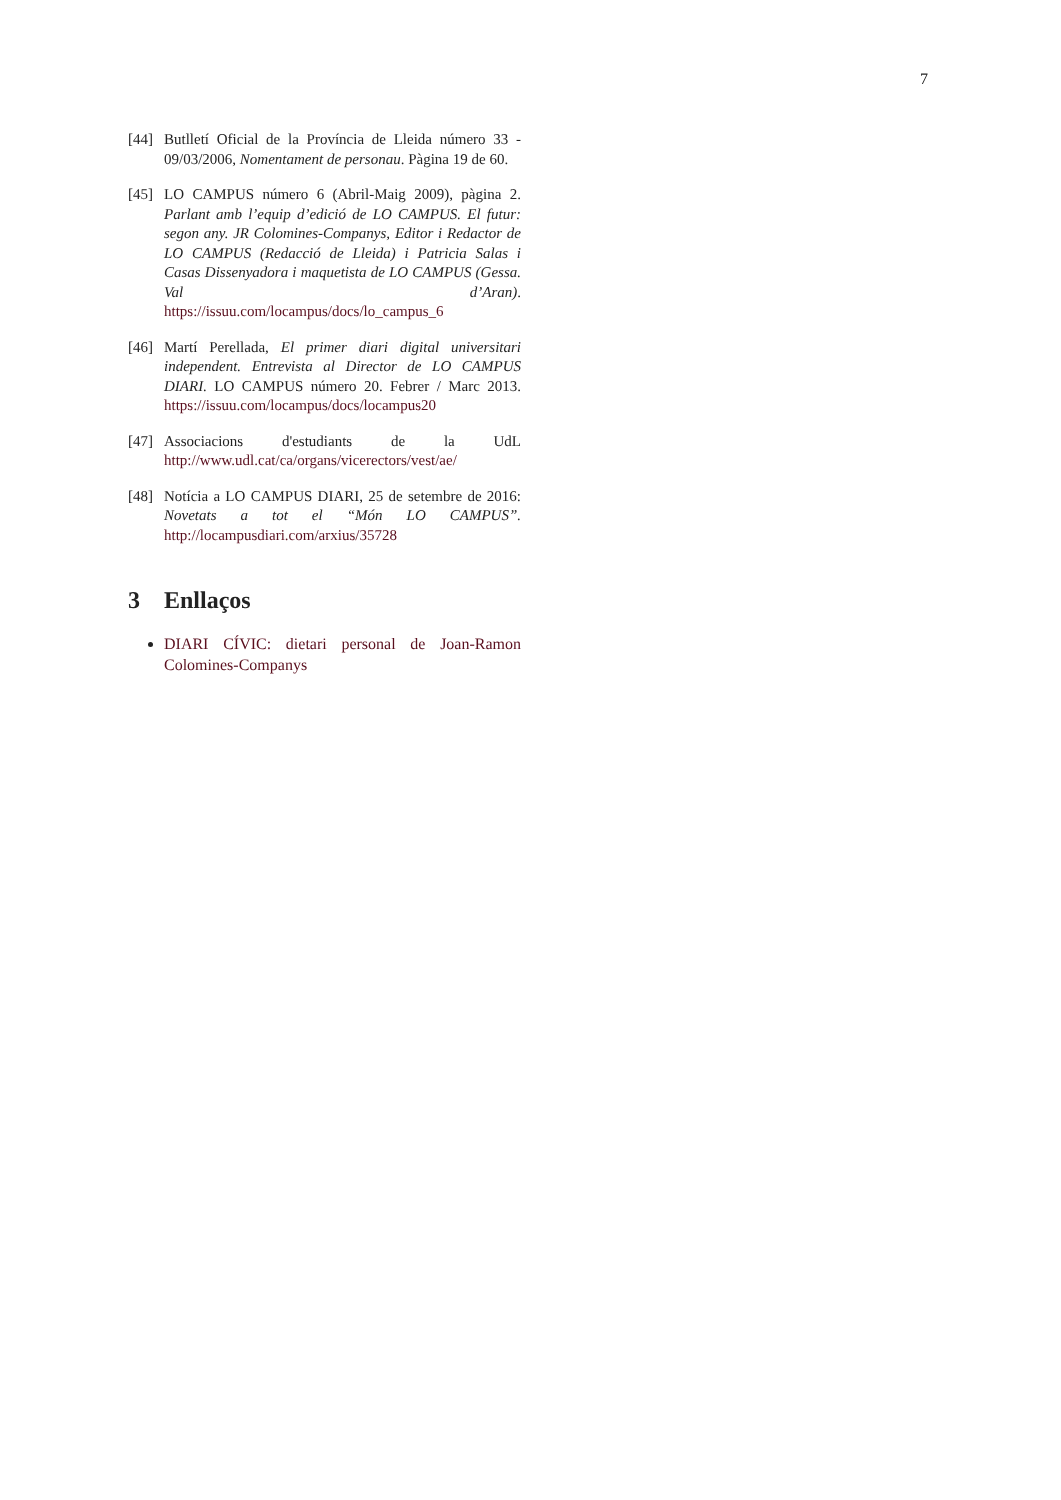7
[44] Butlletí Oficial de la Província de Lleida número 33 - 09/03/2006, Nomentament de personau. Pàgina 19 de 60.
[45] LO CAMPUS número 6 (Abril-Maig 2009), pàgina 2. Parlant amb l’equip d’edició de LO CAMPUS. El futur: segon any. JR Colomines-Companys, Editor i Redactor de LO CAMPUS (Redacció de Lleida) i Patricia Salas i Casas Dissenyadora i maquetista de LO CAMPUS (Gessa. Val d’Aran). https://issuu.com/locampus/docs/lo_campus_6
[46] Martí Perellada, El primer diari digital universitari independent. Entrevista al Director de LO CAMPUS DIARI. LO CAMPUS número 20. Febrer / Marc 2013. https://issuu.com/locampus/docs/locampus20
[47] Associacions d'estudiants de la UdL http://www.udl.cat/ca/organs/vicerectors/vest/ae/
[48] Notícia a LO CAMPUS DIARI, 25 de setembre de 2016: Novetats a tot el “Món LO CAMPUS”. http://locampusdiari.com/arxius/35728
3 Enllaços
DIARI CÍVIC: dietari personal de Joan-Ramon Colomines-Companys